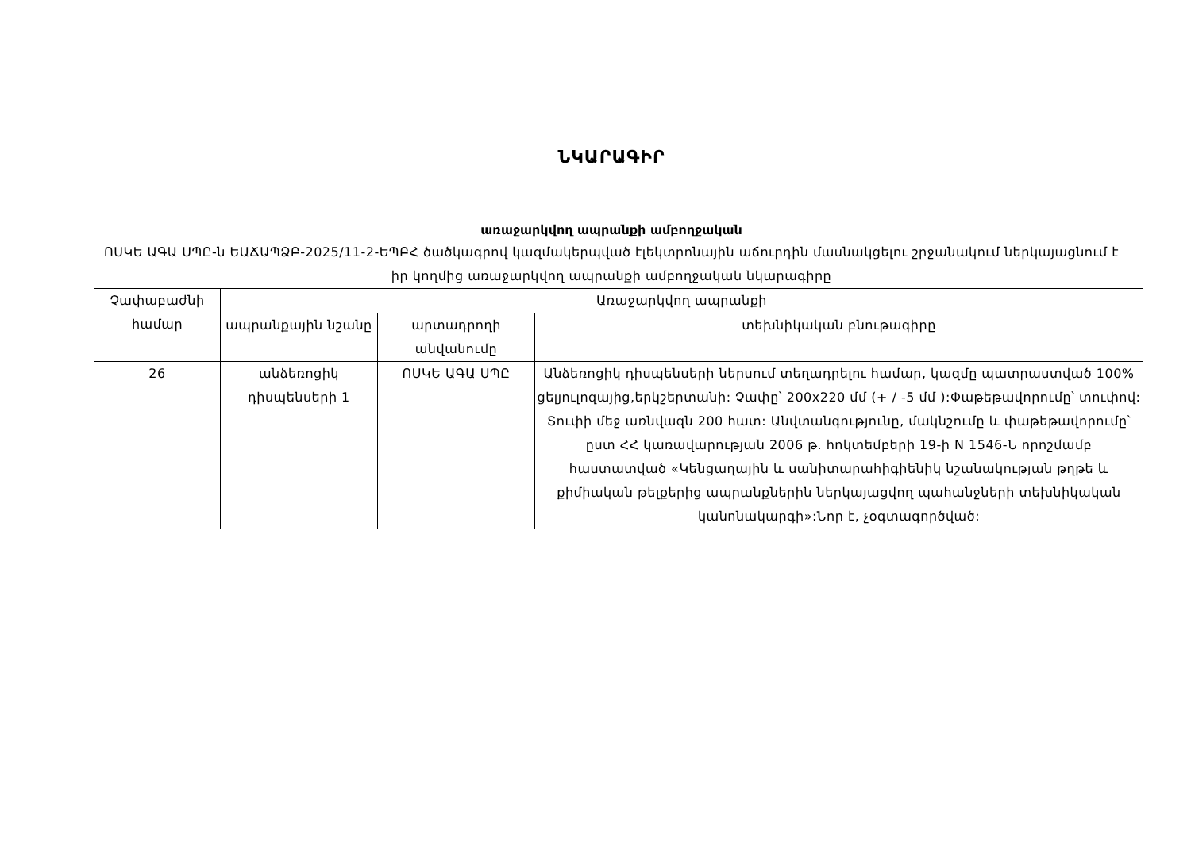ՆԿԱՐԱԳԻՐ
առաջարկվող ապրանքի ամբողջական
ՈՍԿԵ ԱԳԱ ՍՊԸ-ն ԵԱՃԱՊՁԲ-2025/11-2-ԵՊԲՀ ծածկագրով կազմակերպված էլեկտրոնային աճուրդին մասնակցելու շրջանակում ներկայացնում է իր կողմից առաջարկվող ապրանքի ամբողջական նկարագիրը
| Չափաբաժնի համար | Առաջարկվող ապրանքի | | |
| --- | --- | --- | --- |
| | ապրանքային նշանը | արտադրողի անվանումը | տեխնիկական բնութագիրը |
| 26 | անձեռոցիկ դիսպենսերի 1 | ՈՍԿԵ ԱԳԱ ՍՊԸ | Անձեռոցիկ դիսպենսերի ներսում տեղադրելու համար, կազմը պատրաստված 100% ցելյուլոզայից,երկշերտանի: Չափը՝ 200x220 մմ (+ / -5 մմ ):Փաթեթավորումը՝ տուփով: Տուփի մեջ առնվազն 200 հատ: Անվտանգությունը, մակնշումը և փաթեթավորումը՝ ըստ ՀՀ կառավարության 2006 թ. հոկտեմբերի 19-ի N 1546-Ն որոշմամբ հաստատված «Կենցաղային և սանիտարահիգիենիկ նշանակության թղթե և քիմիական թելքերից ապրանքներին ներկայացվող պահանջների տեխնիկական կանոնակարգի»:Նոր է, չօգտագործված: |